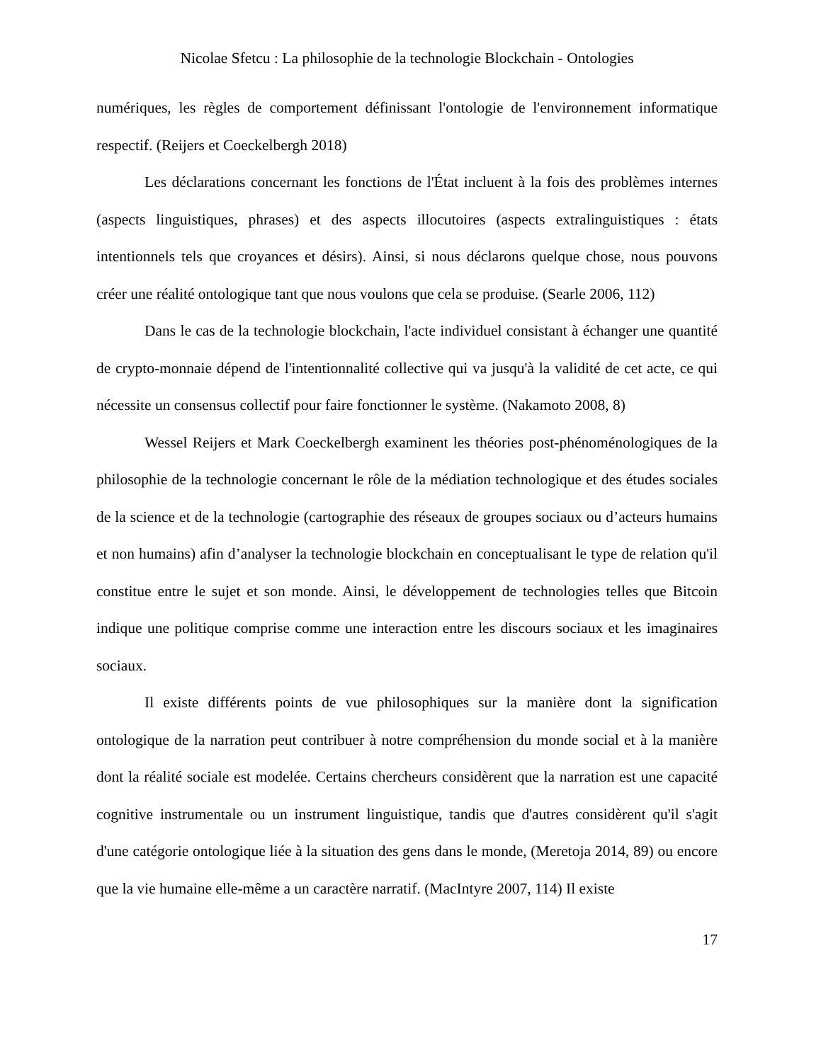Nicolae Sfetcu : La philosophie de la technologie Blockchain - Ontologies
numériques, les règles de comportement définissant l'ontologie de l'environnement informatique respectif. (Reijers et Coeckelbergh 2018)
Les déclarations concernant les fonctions de l'État incluent à la fois des problèmes internes (aspects linguistiques, phrases) et des aspects illocutoires (aspects extralinguistiques : états intentionnels tels que croyances et désirs). Ainsi, si nous déclarons quelque chose, nous pouvons créer une réalité ontologique tant que nous voulons que cela se produise. (Searle 2006, 112)
Dans le cas de la technologie blockchain, l'acte individuel consistant à échanger une quantité de crypto-monnaie dépend de l'intentionnalité collective qui va jusqu'à la validité de cet acte, ce qui nécessite un consensus collectif pour faire fonctionner le système. (Nakamoto 2008, 8)
Wessel Reijers et Mark Coeckelbergh examinent les théories post-phénoménologiques de la philosophie de la technologie concernant le rôle de la médiation technologique et des études sociales de la science et de la technologie (cartographie des réseaux de groupes sociaux ou d’acteurs humains et non humains) afin d’analyser la technologie blockchain en conceptualisant le type de relation qu'il constitue entre le sujet et son monde. Ainsi, le développement de technologies telles que Bitcoin indique une politique comprise comme une interaction entre les discours sociaux et les imaginaires sociaux.
Il existe différents points de vue philosophiques sur la manière dont la signification ontologique de la narration peut contribuer à notre compréhension du monde social et à la manière dont la réalité sociale est modelée. Certains chercheurs considèrent que la narration est une capacité cognitive instrumentale ou un instrument linguistique, tandis que d'autres considèrent qu'il s'agit d'une catégorie ontologique liée à la situation des gens dans le monde, (Meretoja 2014, 89) ou encore que la vie humaine elle-même a un caractère narratif. (MacIntyre 2007, 114) Il existe
17